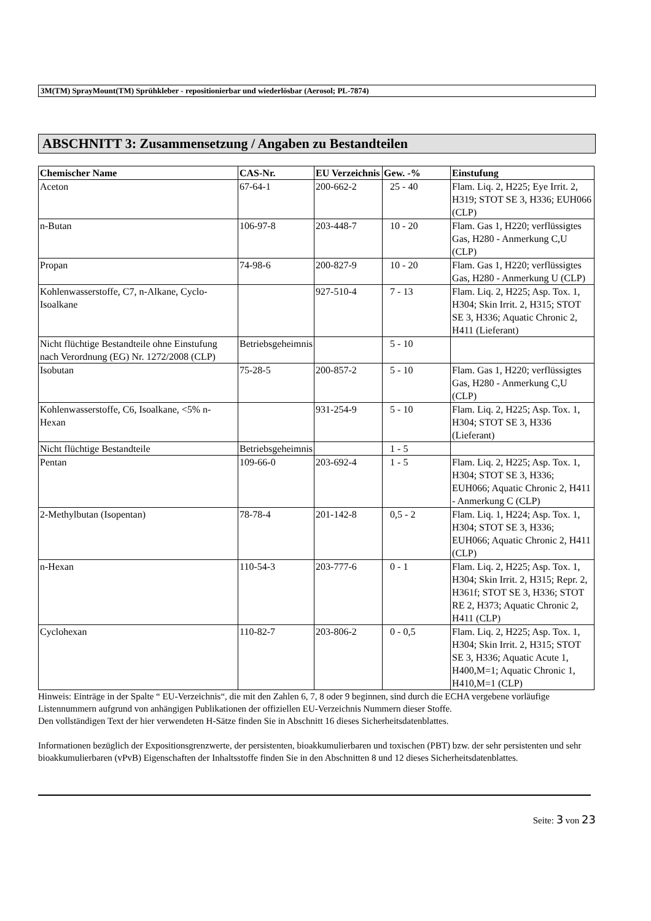3M(TM) SprayMount(TM) Sprühkleber - repositionierbar und wiederlösbar (Aerosol; PL-7874)
ABSCHNITT 3: Zusammensetzung / Angaben zu Bestandteilen
| Chemischer Name | CAS-Nr. | EU Verzeichnis | Gew. -% | Einstufung |
| --- | --- | --- | --- | --- |
| Aceton | 67-64-1 | 200-662-2 | 25 - 40 | Flam. Liq. 2, H225; Eye Irrit. 2, H319; STOT SE 3, H336; EUH066 (CLP) |
| n-Butan | 106-97-8 | 203-448-7 | 10 - 20 | Flam. Gas 1, H220; verflüssigtes Gas, H280 - Anmerkung C,U (CLP) |
| Propan | 74-98-6 | 200-827-9 | 10 - 20 | Flam. Gas 1, H220; verflüssigtes Gas, H280 - Anmerkung U (CLP) |
| Kohlenwasserstoffe, C7, n-Alkane, Cyclo-Isoalkane | | 927-510-4 | 7 - 13 | Flam. Liq. 2, H225; Asp. Tox. 1, H304; Skin Irrit. 2, H315; STOT SE 3, H336; Aquatic Chronic 2, H411 (Lieferant) |
| Nicht flüchtige Bestandteile ohne Einstufung nach Verordnung (EG) Nr. 1272/2008 (CLP) | Betriebsgeheimnis | | 5 - 10 | |
| Isobutan | 75-28-5 | 200-857-2 | 5 - 10 | Flam. Gas 1, H220; verflüssigtes Gas, H280 - Anmerkung C,U (CLP) |
| Kohlenwasserstoffe, C6, Isoalkane, <5% n-Hexan | | 931-254-9 | 5 - 10 | Flam. Liq. 2, H225; Asp. Tox. 1, H304; STOT SE 3, H336 (Lieferant) |
| Nicht flüchtige Bestandteile | Betriebsgeheimnis | | 1 - 5 | |
| Pentan | 109-66-0 | 203-692-4 | 1 - 5 | Flam. Liq. 2, H225; Asp. Tox. 1, H304; STOT SE 3, H336; EUH066; Aquatic Chronic 2, H411 - Anmerkung C (CLP) |
| 2-Methylbutan (Isopentan) | 78-78-4 | 201-142-8 | 0,5 - 2 | Flam. Liq. 1, H224; Asp. Tox. 1, H304; STOT SE 3, H336; EUH066; Aquatic Chronic 2, H411 (CLP) |
| n-Hexan | 110-54-3 | 203-777-6 | 0 - 1 | Flam. Liq. 2, H225; Asp. Tox. 1, H304; Skin Irrit. 2, H315; Repr. 2, H361f; STOT SE 3, H336; STOT RE 2, H373; Aquatic Chronic 2, H411 (CLP) |
| Cyclohexan | 110-82-7 | 203-806-2 | 0 - 0,5 | Flam. Liq. 2, H225; Asp. Tox. 1, H304; Skin Irrit. 2, H315; STOT SE 3, H336; Aquatic Acute 1, H400,M=1; Aquatic Chronic 1, H410,M=1 (CLP) |
Hinweis: Einträge in der Spalte “ EU-Verzeichnis“, die mit den Zahlen 6, 7, 8 oder 9 beginnen, sind durch die ECHA vergebene vorläufige Listennummern aufgrund von anhängigen Publikationen der offiziellen EU-Verzeichnis Nummern dieser Stoffe.
Den vollständigen Text der hier verwendeten H-Sätze finden Sie in Abschnitt 16 dieses Sicherheitsdatenblattes.
Informationen bezüglich der Expositionsgrenzwerte, der persistenten, bioakkumulierbaren und toxischen (PBT) bzw. der sehr persistenten und sehr bioakkumulierbaren (vPvB) Eigenschaften der Inhaltsstoffe finden Sie in den Abschnitten 8 und 12 dieses Sicherheitsdatenblattes.
Seite: 3 von 23